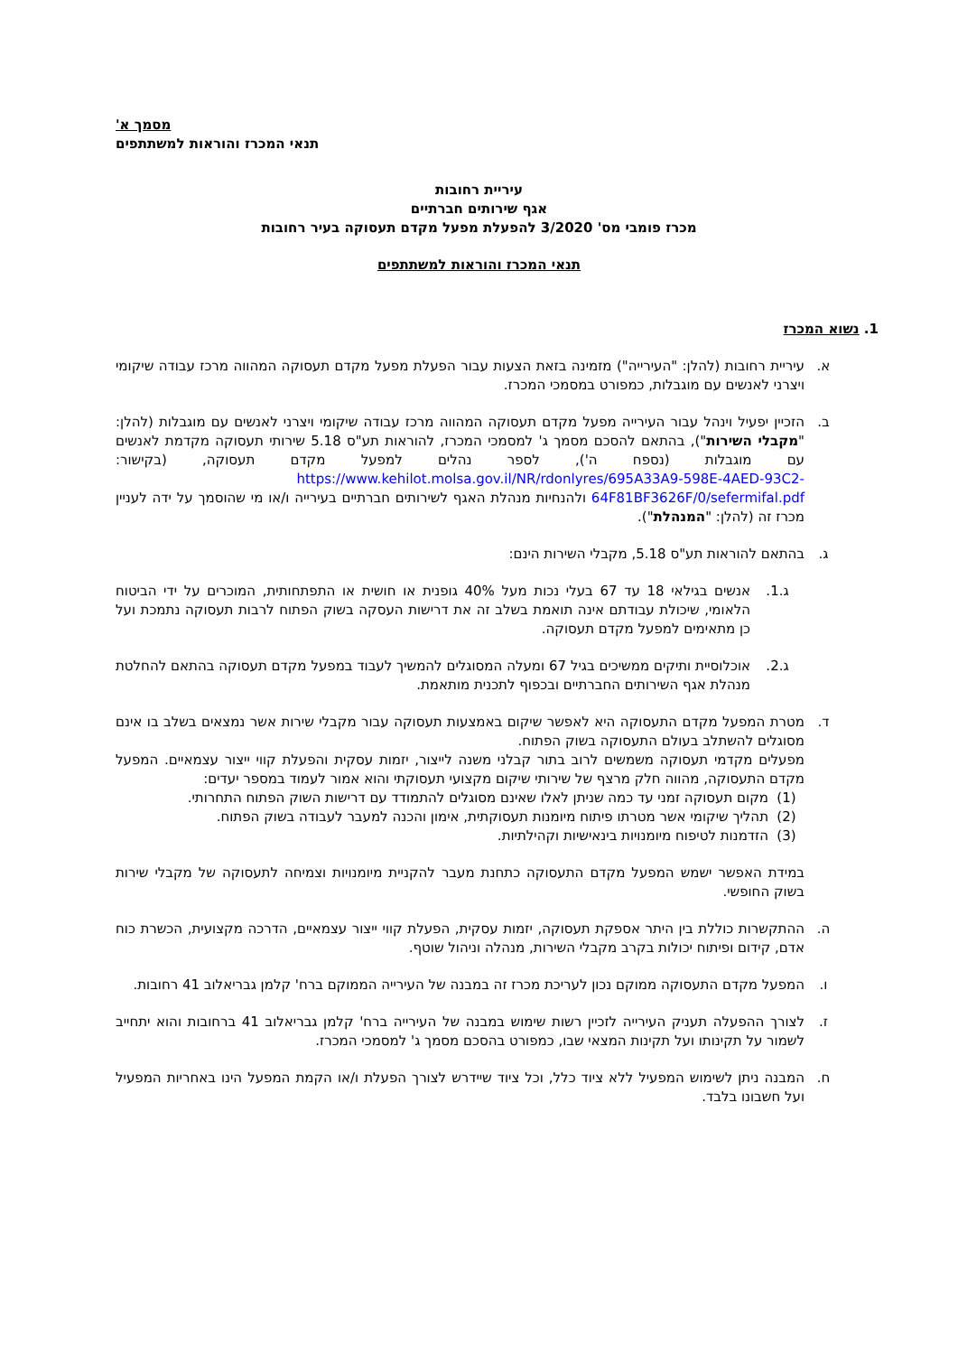מסמך א'
תנאי המכרז והוראות למשתתפים
עיריית רחובות
אגף שירותים חברתיים
מכרז פומבי מס' 3/2020 להפעלת מפעל מקדם תעסוקה בעיר רחובות
תנאי המכרז והוראות למשתתפים
1. נשוא המכרז
א. עיריית רחובות (להלן: "העירייה") מזמינה בזאת הצעות עבור הפעלת מפעל מקדם תעסוקה המהווה מרכז עבודה שיקומי ויצרני לאנשים עם מוגבלות, כמפורט במסמכי המכרז.
ב. הזכיין יפעיל וינהל עבור העירייה מפעל מקדם תעסוקה המהווה מרכז עבודה שיקומי ויצרני לאנשים עם מוגבלות (להלן: "מקבלי השירות"), בהתאם להסכם מסמך ג' למסמכי המכרז, להוראות תע"ס 5.18 שירותי תעסוקה מקדמת לאנשים עם מוגבלות (נספח ה'), לספר נהלים למפעל מקדם תעסוקה, (בקישור: https://www.kehilot.molsa.gov.il/NR/rdonlyres/695A33A9-598E-4AED-93C2-64F81BF3626F/0/sefermifal.pdf ולהנחיות מנהלת האגף לשירותים חברתיים בעירייה ו/או מי שהוסמך על ידה לעניין מכרז זה (להלן: "המנהלת").
ג. בהתאם להוראות תע"ס 5.18, מקבלי השירות הינם:
ג.1. אנשים בגילאי 18 עד 67 בעלי נכות מעל 40% גופנית או חושית או התפתחותית, המוכרים על ידי הביטוח הלאומי, שיכולת עבודתם אינה תואמת בשלב זה את דרישות העסקה בשוק הפתוח לרבות תעסוקה נתמכת ועל כן מתאימים למפעל מקדם תעסוקה.
ג.2. אוכלוסיית ותיקים ממשיכים בגיל 67 ומעלה המסוגלים להמשיך לעבוד במפעל מקדם תעסוקה בהתאם להחלטת מנהלת אגף השירותים החברתיים ובכפוף לתכנית מותאמת.
ד. מטרת המפעל מקדם התעסוקה היא לאפשר שיקום באמצעות תעסוקה עבור מקבלי שירות אשר נמצאים בשלב בו אינם מסוגלים להשתלב בעולם התעסוקה בשוק הפתוח.
מפעלים מקדמי תעסוקה משמשים לרוב בתור קבלני משנה לייצור, יזמות עסקית והפעלת קווי ייצור עצמאיים. המפעל מקדם התעסוקה, מהווה חלק מרצף של שירותי שיקום מקצועי תעסוקתי והוא אמור לעמוד במספר יעדים:
(1) מקום תעסוקה זמני עד כמה שניתן לאלו שאינם מסוגלים להתמודד עם דרישות השוק הפתוח התחרותי.
(2) תהליך שיקומי אשר מטרתו פיתוח מיומנות תעסוקתית, אימון והכנה למעבר לעבודה בשוק הפתוח.
(3) הזדמנות לטיפוח מיומנויות בינאישיות וקהילתיות.
במידת האפשר ישמש המפעל מקדם התעסוקה כתחנת מעבר להקניית מיומנויות וצמיחה לתעסוקה של מקבלי שירות בשוק החופשי.
ה. ההתקשרות כוללת בין היתר אספקת תעסוקה, יזמות עסקית, הפעלת קווי ייצור עצמאיים, הדרכה מקצועית, הכשרת כוח אדם, קידום ופיתוח יכולות בקרב מקבלי השירות, מנהלה וניהול שוטף.
ו. המפעל מקדם התעסוקה ממוקם נכון לעריכת מכרז זה במבנה של העירייה הממוקם ברח' קלמן גבריאלוב 41 רחובות.
ז. לצורך ההפעלה תעניק העירייה לזכיין רשות שימוש במבנה של העירייה ברח' קלמן גבריאלוב 41 ברחובות והוא יתחייב לשמור על תקינותו ועל תקינות המצאי שבו, כמפורט בהסכם מסמך ג' למסמכי המכרז.
ח. המבנה ניתן לשימוש המפעיל ללא ציוד כלל, וכל ציוד שיידרש לצורך הפעלת ו/או הקמת המפעל הינו באחריות המפעיל ועל חשבונו בלבד.